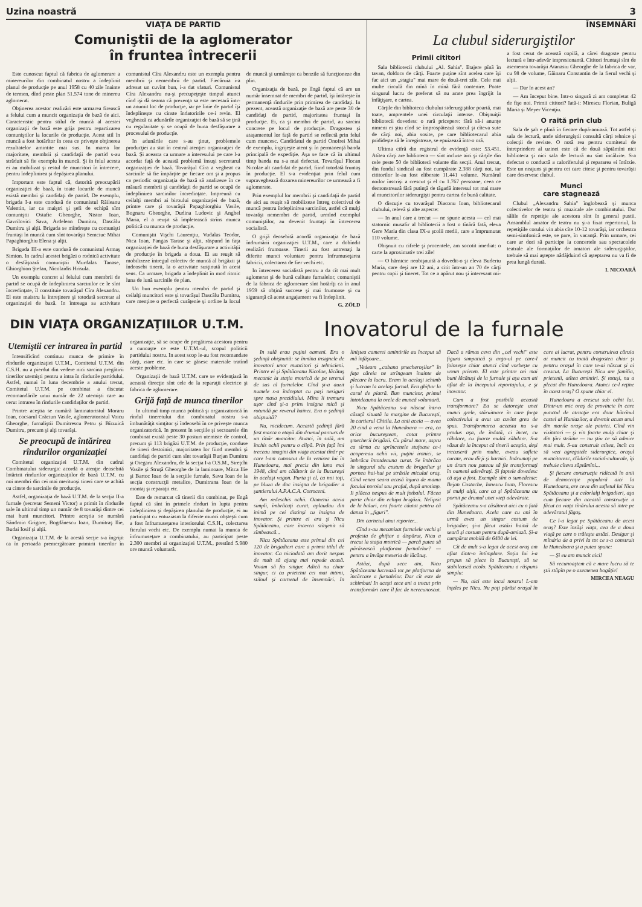Uzina noastră 3
VIAŢA DE PARTID
Comuniştii de la aglomerator
în fruntea întrecerii
Este cunoscut faptul că fabrica de aglomerare a minereurilor din combinatul nostru a îndeplinit planul de producţie pe anul 1958 cu 40 zile înainte de termen, dînd peste plan 51.574 tone de minereu aglomerat.
Obţinerea acestor realizări este urmarea firească a felului cum a muncit organizaţia de bază de aici. Caracteristic pentru stilul de muncă al acestei organizaţii de bază este grija pentru repartizarea comuniştilor la locurile de producţie. Acest stil în muncă a fost hotărîtor în ceea ce priveşte obţinerea rezultatelor amintite mai sus. In marea lor majoritate, membrii şi candidaţii de partid s-au străduit să fie exemplu în muncă. Şi în felul acesta ei au mobilizat şi restul de muncitori în întrecere, pentru îndeplinirea şi depăşirea planului.
Important este faptul că, datorită preocupării organizaţiei de bază, în toate locurile de muncă există membri şi candidaţi de partid. De exemplu, brigada I-a este condusă de comunistul Răileanu Valentin, iar ca maiştri şi şefi de echipă sînt comuniştii Ostafie Gheorghe, Nistor Ioan, Gavrilovici Sava, Ardelean Dumitru, Dascălu Dumitru şi alţii. Brigada se mîndreşte cu comunişti fruntaşi în muncă cum sînt tovarăşii Semciuc Mihai Papaghiorghiu Elena şi alţii.
Brigada III-a este condusă de comunistul Armaş Simion. In cadrul acestei brigăzi o rodnică activitate o desfăşoară comuniştii Murdalas Tanase, Ghiorghion Ştefan, Nicolaidis Hrisula.
Un exemplu concret al felului cum membrii de partid se ocupă de îndeplinirea sarcinilor ce le sînt încredinţate, îl constituie tovarăşul Cîra Alexandru. El este maistru la întreţinere şi totodată secretar al organizaţiei de bază. In întreaga sa activitate comunistul Cîra Alexandru este un exemplu pentru membrii şi nemembrii de partid. Fiecăruia i-a adresat un cuvînt bun, i-a dat sfaturi. Comunistul Cîra Alexandru nu-şi precupeţeşte timpul atunci cînd işi dă seama că prezenţa sa este necesară într-un anumit loc de producţie, iar pe linie de partid îşi îndeplineşte cu cinste îndatoririle ce-i revin. El veghează ca adunările organizaţiei de bază să se ţină cu regularitate şi se ocupă de buna desfăşurare a procesului de producţie.
In adunările care s-au ţinut, problemele producţiei au stat în centrul atenţiei organizaţiei de bază. Şi aceasta ca urmare a interesului pe care l-a acordat faţă de această problemă însuşi secretarul organizaţiei de bază. Tovarăşul Cîra a vegheat ca sarcinile să fie împărţite pe fiecare om şi a propus ca periodic organizaţia de bază să analizeze în ce măsură membrii şi candidaţii de partid se ocupă de îndeplinirea sarcinilor încredinţate. Impreună cu ceilalţi membri ai biroului organizaţiei de bază, printre care şi tovarăşii Papaghiorghiu Vasile, Bognaru Gheorghe, Dudina Ludovic şi Anghel Maria, el a reuşit să împletească strîns munca politică cu munca de producţie.
Comuniştii Vişchi Laurenţiu, Vudalas Teodor, Nica Ioan, Pangas Tarase şi alţii, răspund în faţa organizaţiei de bază de buna desfăşurare a activităţii de producţie în brigada a doua. Ei au reuşit să mobilizeze întregul colectiv de muncă al brigăzii şi îndeosebi tinerii, la o activitate susţinută în acest sens. Ca urmare, brigada a îndeplinit în mod ritmic luna de lună sarcinile de plan.
Un bun exemplu pentru membri de partid şi ceilalţi muncitori este şi tovarăşul Dascălu Dumitru, care menţine o perfectă curăţenie şi ordine la locul de muncă şi urmăreşte ca benzile să funcţioneze din plin.
Organizaţia de bază, pe lîngă faptul că are un număr însemnat de membri de partid, îşi întăreşte în permanenţă rîndurile prin primirea de candidaţi. In prezent, această organizaţie de bază are peste 30 de candidaţi de partid, majoritatea fruntaşi în producţie. Ei, ca şi membri de partid, au sarcini concrete pe locul de producţie. Dragostea şi ataşamentul lor faţă de partid se reflectă prin felul cum muncesc. Candidatul de partid Onofrei Mihai de exemplu, îngrijeşte atent şi în permanenţă banda principală de expediţie. Aşa se face că în ultimul timp banda nu s-a mai defectat. Tovarăşul Flocan Nicolae alt candidat de partid, fiind totodată fruntaş în producţie. El s-a evidenţiat prin felul cum supraveghează dozarea minereurilor ce urmează a fi aglomerate.
Prin exemplul lor membrii şi candidaţii de partid de aici au reuşit să mobilizeze întreg colectivul de muncă pentru îndeplinirea sarcinilor, astfel că mulţi tovarăşi nemembri de partid, urmînd exemplul comuniştilor, au devenit fruntaşi în întrecerea socialistă.
O grijă deosebită acordă organizaţia de bază îndrumării organizaţiei U.T.M., care a dobîndit realizări frumoase. Tinerii au fost antrenaţi la diferite munci voluntare pentru înfrumuseţarea fabricii, colectarea de fier vechi etc.
In întrecerea socialistă pentru a da cît mai mult aglomerat şi de bună calitate furnalelor, comuniştii de la fabrica de aglomerare sînt hotărîţi ca în anul 1959 să obţină succese şi mai frumoase şi cu siguranţă că acest angajament va fi îndeplinit.
G. ZÖLD
ÎNSEMNĂRI
La clubul siderurgiştilor
Primii cititori
Sala bibliotecii clubului „Al. Sahia". Etajere pînă în tavan, doldora de cărţi. Foarte puţine sînt acelea care îşi fac aici un „stagiu" mai mare de două-trei zile. Cele mai multe circulă din mînă în mînă fără contenire. Poate singurul lucru de preferat să nu arate prea îngrijit la înfăţişare, e cartea.
Cărţile din biblioteca clubului siderurgiştilor poartă, mai toate, amprentele unei circulaţii intense. Obişnuiţii bibliotecii dovedesc o rară pricepere: fără să-i anunţe nimeni ei ştiu cînd se împrospătează stocul şi cîteva sute de cărţi noi, abia sosite, pe care bibliotecarul abia pridideşte să le înregistreze, se epuizează într-o oră.
Ultima cifră din registrul de evidenţă este: 53.451. Atîtea cărţi are biblioteca — sînt incluse aici şi cărţile din cele peste 50 de biblioteci volante din secţii. Anul trecut, din fondul sindical au fost cumpărate 2.388 cărţi noi, iar cititorilor le-au fost eliberate 11.441 volume. Numărul noilor înscrişi a crescut şi el cu 1.767 persoane, ceea ce demonstrează fără putinţă de tăgadă interesul tot mai mare al muncitorilor siderurgişti pentru cartea de bună calitate.
O discuţie cu tovarăşul Diaconu Ioan, bibliotecarul clubului, relevă şi alte aspecte:
— In anul care a trecut — ne spune acesta — cel mai statornic musafir al bibliotecii a fost o tînără fată, eleva Gere Maria din clasa IX-a şcolii medii, care a împrumutat 110 volume.
Obişnuit cu cifrele şi procentele, am socotit imediat: o carte la aproximativ trei zile!
— O hărnicie neobişnuită a dovedit-o şi eleva Buderiu Maria, care deşi are 12 ani, a citit într-un an 70 de cărţi pentru copii şi tineret. Tot ce a apărut nou şi interesant mi-a fost cerut de această copilă, a cărei dragoste pentru lectură e într-adevăr impresionantă. Cititori fruntaşi sînt de asemenea tovarăşii Atanasiu Gheorghe de la fabrica de var, cu 98 de volume, Găinaru Constantin de la fierul vechi şi alţii.
— Dar în acest an?
— Am început bine. Intr-o singură zi am completat 42 de fişe noi. Primii cititori? Iată-i: Mirescu Florian, Buligă Maria şi Meyer Vicenţiu.
O raită prin club
Sala de şah e plină în fiecare după-amiază. Tot astfel şi sala de lectură, unde siderurgiştii consultă cărţi tehnice şi colecţii de reviste. O notă rea pentru comitetul de întreprindere al uzinei este că de două săptămîni nici biblioteca şi nici sala de lectură nu sînt încălzite. S-a defectat o conductă a caloriferului şi repararea ei întîrzie. Este un neajuns şi pentru cei care citesc şi pentru tovarăşii care deservesc clubul.
Munci
care stagnează
Clubul „Alexandru Sahia" înglobează şi munca colectivelor de teatru şi muzicale ale combinatului. Dar sălile de repetiţie ale acestora sînt în general pustii. Ansamblul amator de teatru nu şi-a fixat repertoriul, la repetiţiile corului vin abia cîte 10-12 tovarăşi, iar orchestra semi-simfonică este, se pare, în vacanţă. Prin urmare, cei care ar dori să participe la concertele sau spectacolele teatrale ale formaţiilor de amatori ale siderurgiştilor, trebuie să mai aştepte nădăjduind că aşteptarea nu va fi de prea lungă durată.
I. NICOARĂ
DIN VIAŢA ORGANIZAŢIILOR U.T.M.
Utemiştii cer intrarea în partid
Intensificînd continuu munca de primire în rîndurile organizaţiei U.T.M., Comitetul U.T.M. din C.S.H. nu a pierdut din vedere nici sarcina pregătirii tinerilor utemişti pentru a intra în rîndurile partidului. Astfel, numai în luna decembrie a anului trecut, Comitetul U.T.M. pe combinat a discutat recomandările unui număr de 22 utemişti care au cerut intrarea în rîndurile candidaţilor de partid.
Printre aceştia se numără laminatoristul Moraru Ioan, cocsarul Crăciun Vasile, aglomeratoristul Voicu Gheorghe, furnaliştii Dumitrescu Petru şi Bîrzuică Dumitru, precum şi alţi tovarăşi.
Se preocupă de întărirea rîndurilor organizaţiei
Comitetul organizaţiei U.T.M. din cadrul Combinatului siderurgic acordă o atenţie deosebită întăririi rîndurilor organizaţiilor de bază U.T.M. cu noi membri din cei mai merituoşi tineri care se achită cu cinste de sarcinile de producţie.
Astfel, organizaţia de bază U.T.M. de la secţia II-a furnale (secretar Semeni Victor) a primit în rîndurile sale în ultimul timp un număr de 8 tovarăşi dintre cei mai buni muncitori. Printre aceştia se numără Săndroin Grigore, Bogdănescu Ioan, Dumitraş Ilie, Budai Iosif şi alţii.
Organizaţia U.T.M. de la acestă secţie s-a îngrijit ca în perioada premergătoare primirii tinerilor în organizaţie, să se ocupe de pregătirea acestora pentru a cunoaşte ce este U.T.M.-ul, scopul politicii partidului nostru. In acest scop le-au fost recomandate cărţi, ziare etc. în care se găsesc materiale tratînd aceste probleme.
Organizaţii de bază U.T.M. care se evidenţiază în această direcţie sînt cele de la reparaţii electrice şi fabrica de aglomerare.
Grijă faţă de munca tinerilor
In ultimul timp munca politică şi organizatorică în rîndul tineretului din combinatul nostru s-a îmbunătăţit simţitor şi îndeosebi în ce priveşte munca organizatorică. In prezent în secţiile şi sectoarele din combinat există peste 30 posturi utemiste de control, precum şi 113 brigăzi U.T.M. de producţie, conduse de tineri destoinici, majoritatea lor fiind membri şi candidaţi de partid cum sînt tovarăşii Burjan Dumitru şi Oiegaru Alexandru, de la secţia I-a O.S.M., Sireţchi Vasile şi Struţă Gheorghe de la laminoare, Mitca Ilie şi Bartoc Ioan de la secţiile furnale, Savu Ioan de la secţia construcţii metalice, Dumitrana Ioan de la montaj şi reparaţii etc.
Este de remarcat că tinerii din combinat, pe lîngă faptul că sînt în primele rînduri în lupta pentru îndeplinirea şi depăşirea planului de producţie, ei au participat cu entuziasm la diferite munci obşteşti cum a fost înfrumuseţarea interiorului C.S.H., colectarea fierului vechi etc. De exemplu numai la munca de înfrumuseţare a combinatului, au participat peste 2.300 membri ai organizaţiei U.T.M., prestînd 5.980 ore muncă voluntară.
Inovatorul de la furnale
In sală erau puţini oameni. Era o şedinţă obişnuită: se înmîna insignele de inovatori unor muncitori şi tehnicieni. Printre ei şi Spătăceanu Nicolae, lăcătuş mecanic la staţia motrică de pe terenul de sus al furnalelor. Cînd şi-a auzit numele s-a îndreptat cu paşi nesiguri spre masa prezidiului. Mîna îi tremura uşor cînd şi-a prins insigna mică şi rotundă pe reverul hainei. Era o şedinţă obişnuită?
Nu, nicidecum. Această şedinţă fără fast marca o etapă din drumul parcurs de un tînăr muncitor. Atunci, în sală, am închis ochii pentru o clipă. Prin faţă îmi treceau imagini din viaţa acestui tînăr pe care l-am cunoscut de la venirea lui în Hunedoara, mai precis din luna mai 1948, cînd am călătorit de la Bucureşti în acelaşi vagon. Purta şi el, ca noi toţi, pe bluza de doc insigna de brigadier a şantierului A.P.A.C.A. Cotroceni.
Am redeschis ochii. Oamenii aceia simpli, îmbrăcaţi curat, aplaudau din inimă pe cei distinşi cu insigna de inovator. Şi printre ei era şi Nicu Spătăceanu, care încerca stînjenit să zîmbească...
Nicu Spătăceanu este primul din cei 120 de brigadieri care a primit titlul de inovator. Ca niciodată am dorit nespus de mult să ajung mai repede acasă. Voiam să fiu singur. Adică nu chiar singur, ci cu prietenii cei mai intimi, stiloul şi carnetul de însemnări. In liniştea camerei amintirile au început să mă înfăşoare...
„Vedeam „cabana şmecheroşilor" în faţa căreia ne strîngeam înainte de plecare la lucru. Eram în acelaşi schimb şi lucram la acelaşi furnal. Era ghiftar la carul de piatră. Bun muncitor, primul întotdeauna la orele de muncă voluntară.
Nicu Spătăceanu s-a născut într-o căsuţă situată la margine de Bucureşti, în cartierul Chitila. La anii aceia — avea 20 cind a venit la Hunedoara — era, ca orice bucureştean, cotat printre şmecherii brigăzii. Cu părul mare, aspru ca sîrma cu sprîncenele stufoase ce-i acopereau ochii vii, puţini ironici, se îmbrăca întotdeauna curat. Se îmbrăca în singurul său costum de brigadier şi pornea hai-hui pe străzile micului oraş. Cînd venea seara acasă înjura de mama focului noroiul sau praful, după anotimp. Ii plăcea nespus de mult fotbalul. Făcea parte chiar din echipa brigăzii. Nelipsit de la baluri, era foarte căutat pentru că dansa în „figuri".
Din carnetul unui reporter...
Cînd s-au mecanizat furnalele vechi şi profesia de ghiftar a dispărut, Nicu a trecut la staţia motrică — parcă putea să părăsească platforma furnalelor? — pentru a învăţa meseria de lăcătuş.
Astăzi, după zece ani, Nicu Spătăceanu lucrează tot pe platforma de încărcare a furnalelor. Dar cît este de schimbat! In aceşti zece ani a trecut prin transformări care îl fac de nerecunoscut. Dacă a rămas ceva din „cel vechi" este figura simpatică şi argo-ul pe care-l foloseşte chiar atunci cînd vorbeşte cu vreun prieten. El este printre cei mai buni lăcătuşi de la furnale şi aşa cum ati aflat de la începutul reportajului, e şi inovator.
Cum a fost posibilă această transformare? Ea se datoreşte unei munci grele, stăruitoare în care forţa colectivului a avut un cuvînt greu de spus. Transformarea aceasta nu s-a produs aşa, de îndată, ci încet, cu răbdare, cu foarte multă răbdare. S-a văzut de la început că tinerii aceştia, deşi trecuseră prin multe, aveau suflete curate, erau dîrji şi harnici. Indrumaţi pe un drum nou puteau să fie transformaţi în oameni adevăraţi. Şi faptele dovedesc că aşa a fost. Exemple sînt o sumedenie: Bejan Costache, Ionescu Ioan, Florescu şi mulţi alţii, care ca şi Spătăceanu au pornit pe drumul unei vieţi adevărate.
Spătăceanu s-a căsătorit aici cu o fată din Hunedoara. Acela care cu ani în urmă avea un singur costum de brigadier, şi-a făcut astăzi haină de seară şi costum pentru după-amiază. Şi-a cumpărat mobilă de 6400 de lei.
Cît de mult s-a legat de acest oraş am aflat dintr-o întîmplare. Soţia lui i-a propus să plece la Bucureşti, să se stabilească acolo. Spătăceanu a răspuns simplu:
— Nu, aici este locul nostru! L-am înţeles pe Nicu. Nu poţi părăsi oraşul în care ai lucrat, pentru construirea căruia ai muncit cu toată dragostea chiar şi pentru oraşul în care te-ai născut şi ai crescut. La Bucureşti Nicu are familia, prietenii, atîtea amintiri. Şi totuşi, nu a plecat din Hunedoara. Atunci ce-l reţine în acest oraş? O spune chiar el.
Hunedoara a crescut sub ochii lui. Dintr-un mic oraş de provincie în care punctul de atracţie era doar bătrînul castel al Huniazilor, a devenit acum unul din marile oraşe ale patriei. Cînd vin vizitatori — şi vin foarte mulţi chiar şi din ţări străine — nu ştiu ce să admire mai mult. S-au construit atîtea, încît ca să vezi agregatele siderurgice, oraşul muncitoresc, clădirile social-culturale, îţi trebuie cîteva săptămîni...
Şi fiecare construcţie ridicată în anii de democraţie populară aici la Hunedoara, are ceva din sufletul lui Nicu Spătăceanu şi a celorlalţi brigadieri, aşa cum fiecare din această construcţie a făcut ca viaţa tînărului acesta să intre pe adevăratul făgaş.
Ce l-a legat pe Spătăceanu de acest oraş? Este însăşi viaţa, cea de a doua viaţă pe care o trăieşte astăzi. Desigur şi mîndria de a privi la tot ce s-a construit la Hunedoara şi a putea spune:
— Şi eu am muncit aici!
Să recunoaştem că e mare lucru să te ştii stăpîn pe o asemenea bogăţie!
MIRCEA NEAGU